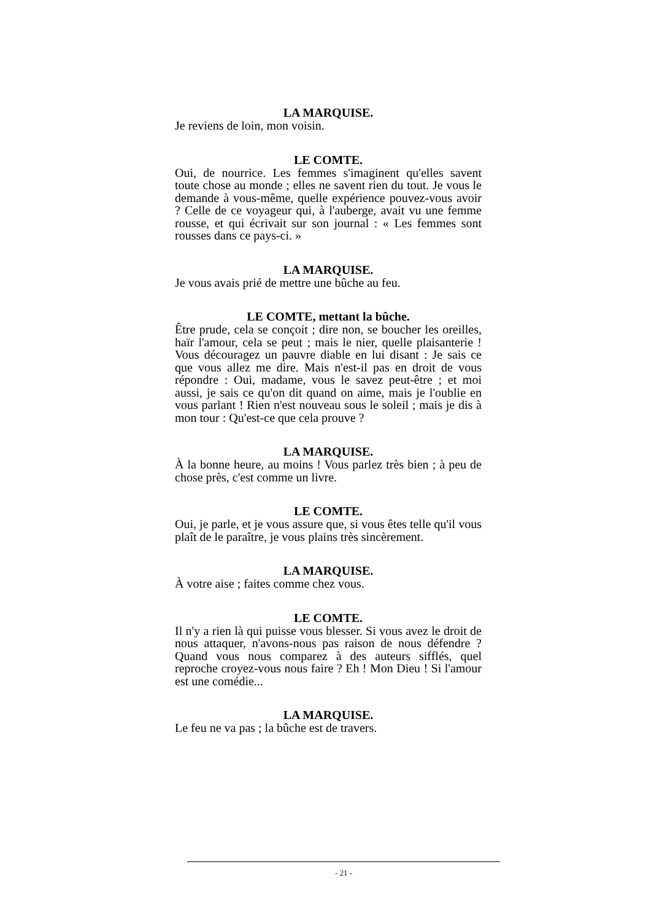LA MARQUISE.
Je reviens de loin, mon voisin.
LE COMTE.
Oui, de nourrice. Les femmes s'imaginent qu'elles savent toute chose au monde ; elles ne savent rien du tout. Je vous le demande à vous-même, quelle expérience pouvez-vous avoir ? Celle de ce voyageur qui, à l'auberge, avait vu une femme rousse, et qui écrivait sur son journal : « Les femmes sont rousses dans ce pays-ci. »
LA MARQUISE.
Je vous avais prié de mettre une bûche au feu.
LE COMTE, mettant la bûche.
Être prude, cela se conçoit ; dire non, se boucher les oreilles, haïr l'amour, cela se peut ; mais le nier, quelle plaisanterie ! Vous découragez un pauvre diable en lui disant : Je sais ce que vous allez me dire. Mais n'est-il pas en droit de vous répondre : Oui, madame, vous le savez peut-être ; et moi aussi, je sais ce qu'on dit quand on aime, mais je l'oublie en vous parlant ! Rien n'est nouveau sous le soleil ; mais je dis à mon tour : Qu'est-ce que cela prouve ?
LA MARQUISE.
À la bonne heure, au moins ! Vous parlez très bien ; à peu de chose près, c'est comme un livre.
LE COMTE.
Oui, je parle, et je vous assure que, si vous êtes telle qu'il vous plaît de le paraître, je vous plains très sincèrement.
LA MARQUISE.
À votre aise ; faites comme chez vous.
LE COMTE.
Il n'y a rien là qui puisse vous blesser. Si vous avez le droit de nous attaquer, n'avons-nous pas raison de nous défendre ? Quand vous nous comparez à des auteurs sifflés, quel reproche croyez-vous nous faire ? Eh ! Mon Dieu ! Si l'amour est une comédie...
LA MARQUISE.
Le feu ne va pas ; la bûche est de travers.
- 21 -